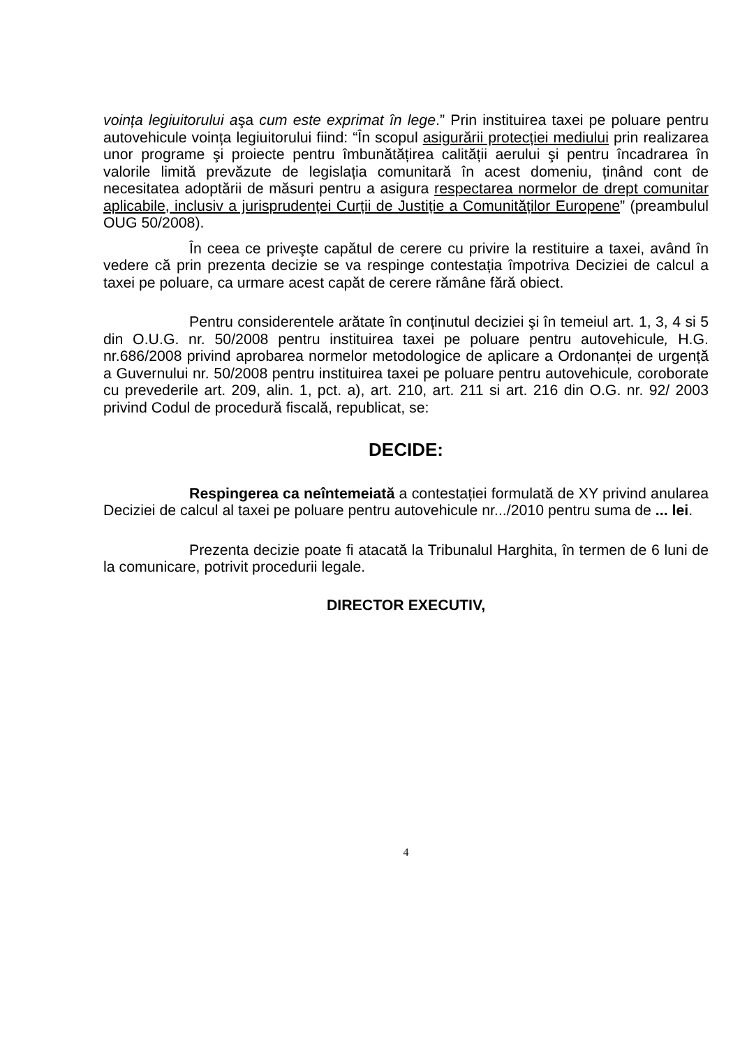voința legiuitorului aşa cum este exprimat în lege.” Prin instituirea taxei pe poluare pentru autovehicule voința legiuitorului fiind: “În scopul asigurării protecției mediului prin realizarea unor programe şi proiecte pentru îmbunătățirea calității aerului şi pentru încadrarea în valorile limită prevăzute de legislația comunitară în acest domeniu, ținând cont de necesitatea adoptării de măsuri pentru a asigura respectarea normelor de drept comunitar aplicabile, inclusiv a jurisprudenței Curții de Justiție a Comunităților Europene” (preambulul OUG 50/2008).
În ceea ce priveşte capătul de cerere cu privire la restituire a taxei, având în vedere că prin prezenta decizie se va respinge contestația împotriva Deciziei de calcul a taxei pe poluare, ca urmare acest capăt de cerere rămâne fără obiect.
Pentru considerentele arătate în conținutul deciziei şi în temeiul art. 1, 3, 4 si 5 din O.U.G. nr. 50/2008 pentru instituirea taxei pe poluare pentru autovehicule, H.G. nr.686/2008 privind aprobarea normelor metodologice de aplicare a Ordonanței de urgență a Guvernului nr. 50/2008 pentru instituirea taxei pe poluare pentru autovehicule, coroborate cu prevederile art. 209, alin. 1, pct. a), art. 210, art. 211 si art. 216 din O.G. nr. 92/ 2003 privind Codul de procedură fiscală, republicat, se:
DECIDE:
Respingerea ca neîntemeiată a contestației formulată de XY privind anularea Deciziei de calcul al taxei pe poluare pentru autovehicule nr.../2010 pentru suma de ... lei.
Prezenta decizie poate fi atacată la Tribunalul Harghita, în termen de 6 luni de la comunicare, potrivit procedurii legale.
DIRECTOR EXECUTIV,
4